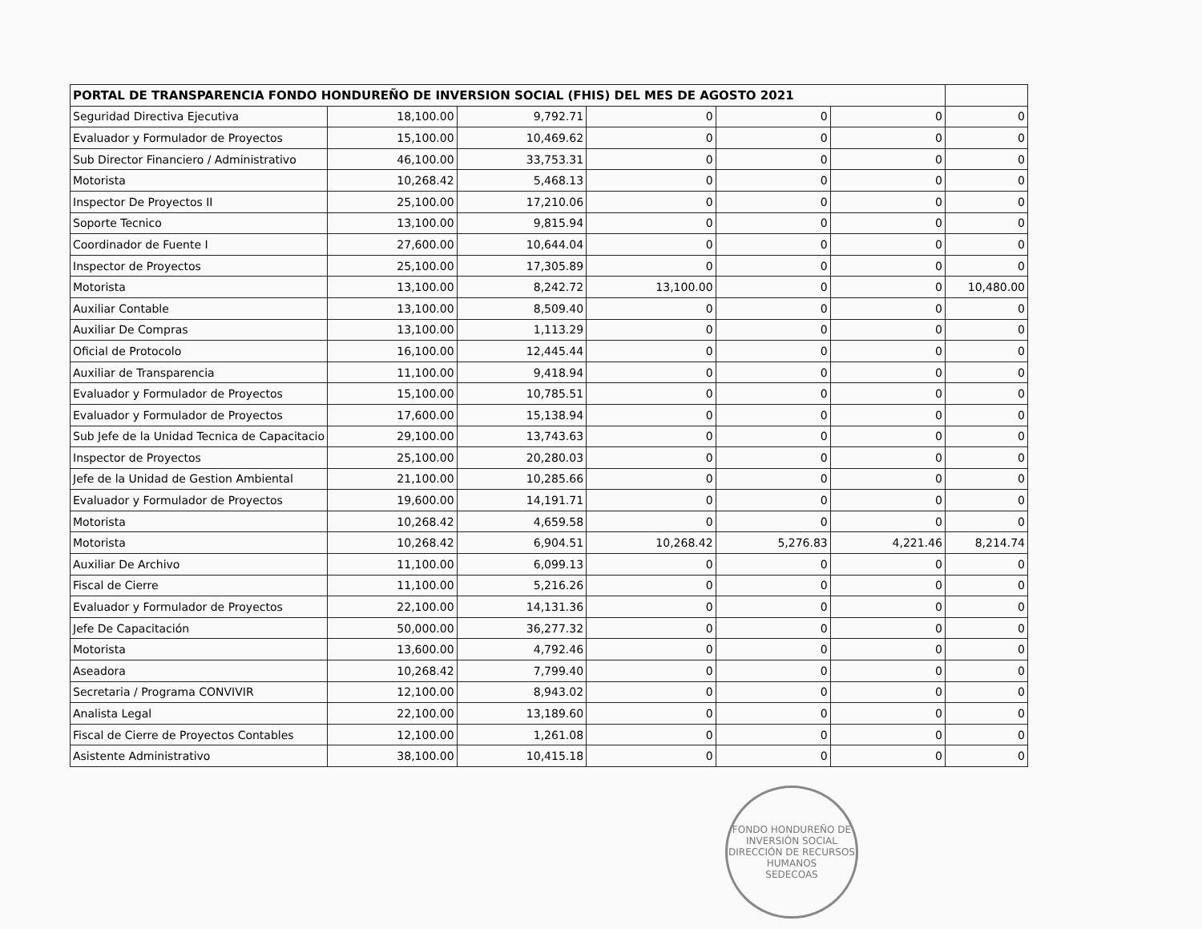| PORTAL DE TRANSPARENCIA FONDO HONDUREÑO DE INVERSION SOCIAL (FHIS) DEL MES DE AGOSTO 2021 | | | | | | |
| --- | --- | --- | --- | --- | --- | --- |
| Seguridad Directiva Ejecutiva | 18,100.00 | 9,792.71 | 0 | 0 | 0 | 0 |
| Evaluador y Formulador de Proyectos | 15,100.00 | 10,469.62 | 0 | 0 | 0 | 0 |
| Sub Director Financiero / Administrativo | 46,100.00 | 33,753.31 | 0 | 0 | 0 | 0 |
| Motorista | 10,268.42 | 5,468.13 | 0 | 0 | 0 | 0 |
| Inspector De Proyectos II | 25,100.00 | 17,210.06 | 0 | 0 | 0 | 0 |
| Soporte Tecnico | 13,100.00 | 9,815.94 | 0 | 0 | 0 | 0 |
| Coordinador de Fuente I | 27,600.00 | 10,644.04 | 0 | 0 | 0 | 0 |
| Inspector de Proyectos | 25,100.00 | 17,305.89 | 0 | 0 | 0 | 0 |
| Motorista | 13,100.00 | 8,242.72 | 13,100.00 | 0 | 0 | 10,480.00 |
| Auxiliar Contable | 13,100.00 | 8,509.40 | 0 | 0 | 0 | 0 |
| Auxiliar De Compras | 13,100.00 | 1,113.29 | 0 | 0 | 0 | 0 |
| Oficial de Protocolo | 16,100.00 | 12,445.44 | 0 | 0 | 0 | 0 |
| Auxiliar de Transparencia | 11,100.00 | 9,418.94 | 0 | 0 | 0 | 0 |
| Evaluador y Formulador de Proyectos | 15,100.00 | 10,785.51 | 0 | 0 | 0 | 0 |
| Evaluador y Formulador de Proyectos | 17,600.00 | 15,138.94 | 0 | 0 | 0 | 0 |
| Sub Jefe de la Unidad Tecnica de Capacitacio | 29,100.00 | 13,743.63 | 0 | 0 | 0 | 0 |
| Inspector de Proyectos | 25,100.00 | 20,280.03 | 0 | 0 | 0 | 0 |
| Jefe de la Unidad de Gestion Ambiental | 21,100.00 | 10,285.66 | 0 | 0 | 0 | 0 |
| Evaluador y Formulador de Proyectos | 19,600.00 | 14,191.71 | 0 | 0 | 0 | 0 |
| Motorista | 10,268.42 | 4,659.58 | 0 | 0 | 0 | 0 |
| Motorista | 10,268.42 | 6,904.51 | 10,268.42 | 5,276.83 | 4,221.46 | 8,214.74 |
| Auxiliar De Archivo | 11,100.00 | 6,099.13 | 0 | 0 | 0 | 0 |
| Fiscal de Cierre | 11,100.00 | 5,216.26 | 0 | 0 | 0 | 0 |
| Evaluador y Formulador de Proyectos | 22,100.00 | 14,131.36 | 0 | 0 | 0 | 0 |
| Jefe De Capacitación | 50,000.00 | 36,277.32 | 0 | 0 | 0 | 0 |
| Motorista | 13,600.00 | 4,792.46 | 0 | 0 | 0 | 0 |
| Aseadora | 10,268.42 | 7,799.40 | 0 | 0 | 0 | 0 |
| Secretaria / Programa CONVIVIR | 12,100.00 | 8,943.02 | 0 | 0 | 0 | 0 |
| Analista Legal | 22,100.00 | 13,189.60 | 0 | 0 | 0 | 0 |
| Fiscal de Cierre de Proyectos Contables | 12,100.00 | 1,261.08 | 0 | 0 | 0 | 0 |
| Asistente Administrativo | 38,100.00 | 10,415.18 | 0 | 0 | 0 | 0 |
FONDO HONDUREÑO DE INVERSIÓN SOCIAL
DIRECCIÓN DE RECURSOS HUMANOS
SEDECOAS